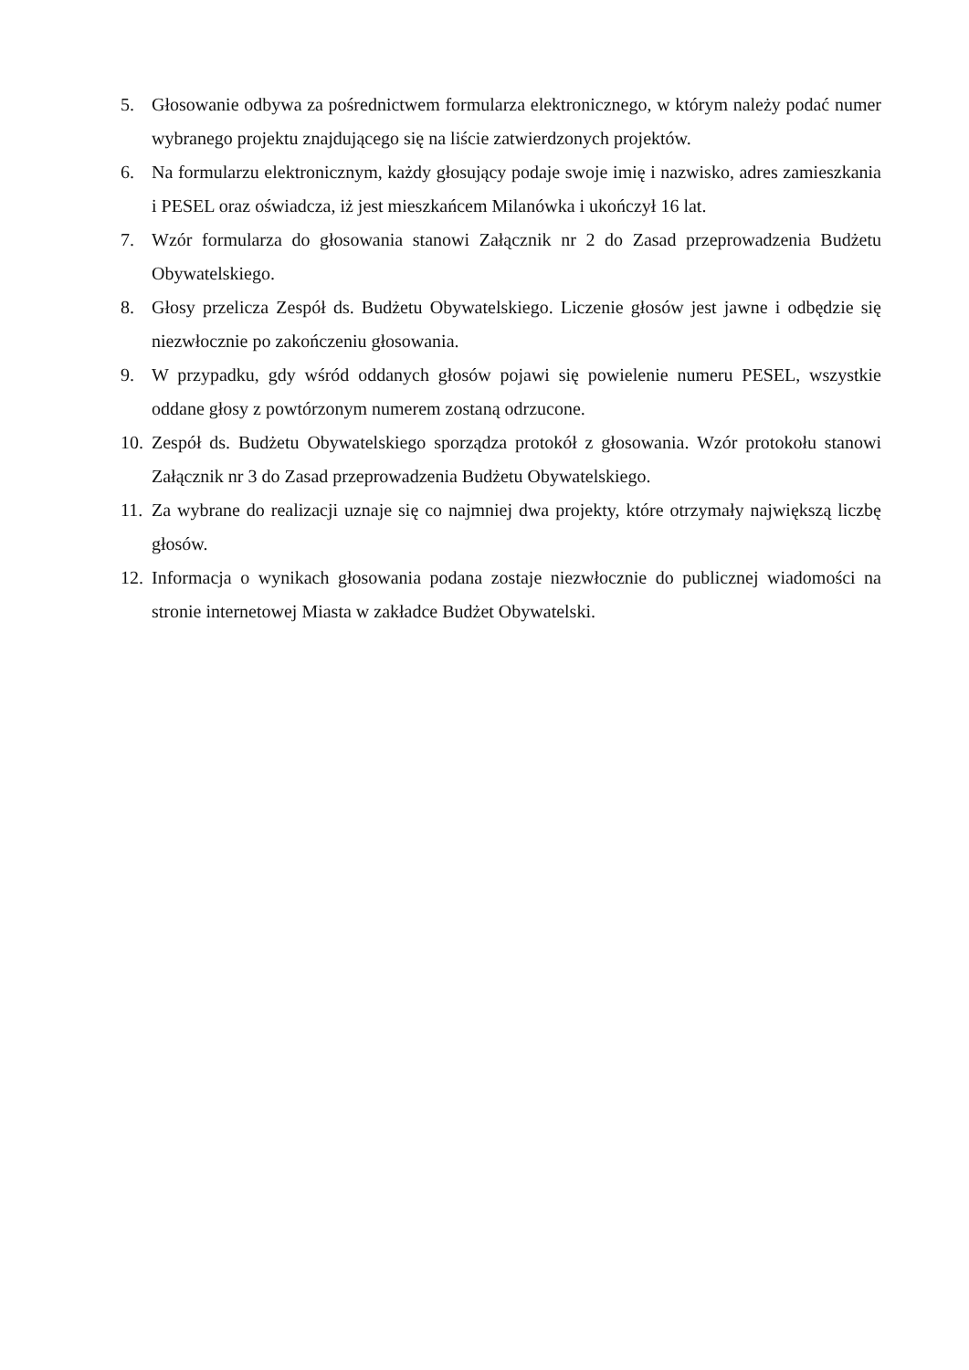5. Głosowanie odbywa za pośrednictwem formularza elektronicznego, w którym należy podać numer wybranego projektu znajdującego się na liście zatwierdzonych projektów.
6. Na formularzu elektronicznym, każdy głosujący podaje swoje imię i nazwisko, adres zamieszkania i PESEL oraz oświadcza, iż jest mieszkańcem Milanówka i ukończył 16 lat.
7. Wzór formularza do głosowania stanowi Załącznik nr 2 do Zasad przeprowadzenia Budżetu Obywatelskiego.
8. Głosy przelicza Zespół ds. Budżetu Obywatelskiego. Liczenie głosów jest jawne i odbędzie się niezwłocznie po zakończeniu głosowania.
9. W przypadku, gdy wśród oddanych głosów pojawi się powielenie numeru PESEL, wszystkie oddane głosy z powtórzonym numerem zostaną odrzucone.
10. Zespół ds. Budżetu Obywatelskiego sporządza protokół z głosowania. Wzór protokołu stanowi Załącznik nr 3 do Zasad przeprowadzenia Budżetu Obywatelskiego.
11. Za wybrane do realizacji uznaje się co najmniej dwa projekty, które otrzymały największą liczbę głosów.
12. Informacja o wynikach głosowania podana zostaje niezwłocznie do publicznej wiadomości na stronie internetowej Miasta w zakładce Budżet Obywatelski.